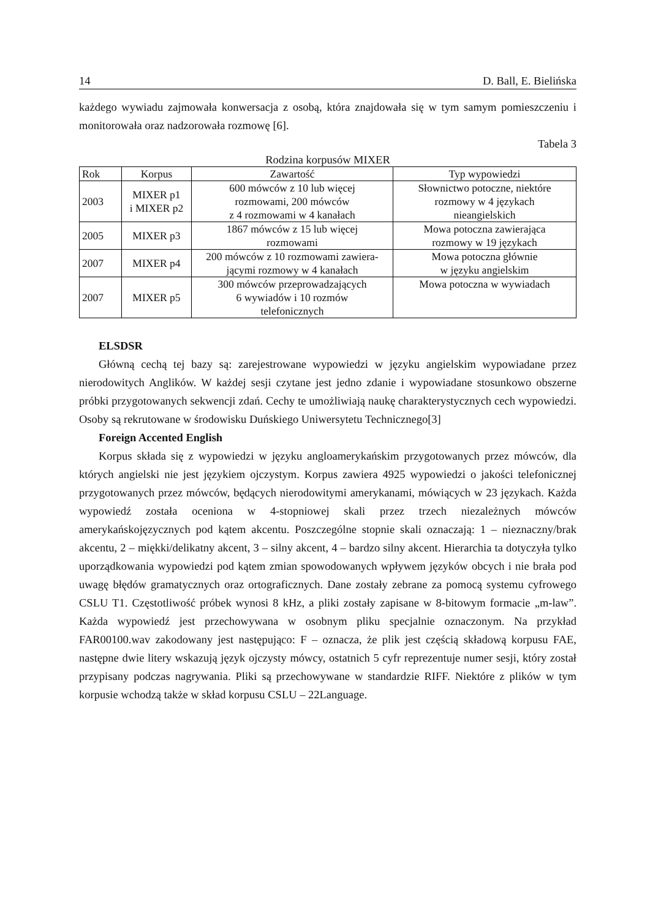14 D. Ball, E. Bielińska
każdego wywiadu zajmowała konwersacja z osobą, która znajdowała się w tym samym pomieszczeniu i monitorowała oraz nadzorowała rozmowę [6].
Tabela 3
Rodzina korpusów MIXER
| Rok | Korpus | Zawartość | Typ wypowiedzi |
| --- | --- | --- | --- |
| 2003 | MIXER p1 i MIXER p2 | 600 mówców z 10 lub więcej rozmowami, 200 mówców z 4 rozmowami w 4 kanałach | Słownictwo potoczne, niektóre rozmowy w 4 językach nieangielskich |
| 2005 | MIXER p3 | 1867 mówców z 15 lub więcej rozmowami | Mowa potoczna zawierająca rozmowy w 19 językach |
| 2007 | MIXER p4 | 200 mówców z 10 rozmowami zawiera- jącymi rozmowy w 4 kanałach | Mowa potoczna głównie w języku angielskim |
| 2007 | MIXER p5 | 300 mówców przeprowadzających 6 wywiadów i 10 rozmów telefonicznych | Mowa potoczna w wywiadach |
ELSDSR
Główną cechą tej bazy są: zarejestrowane wypowiedzi w języku angielskim wypowiadane przez nierodowitych Anglików. W każdej sesji czytane jest jedno zdanie i wypowiadane stosunkowo obszerne próbki przygotowanych sekwencji zdań. Cechy te umożliwiają naukę charakterystycznych cech wypowiedzi. Osoby są rekrutowane w środowisku Duńskiego Uniwersytetu Technicznego[3]
Foreign Accented English
Korpus składa się z wypowiedzi w języku angloamerykańskim przygotowanych przez mówców, dla których angielski nie jest językiem ojczystym. Korpus zawiera 4925 wypowiedzi o jakości telefonicznej przygotowanych przez mówców, będących nierodowitymi amerykanami, mówiących w 23 językach. Każda wypowiedź została oceniona w 4-stopniowej skali przez trzech niezależnych mówców amerykańskojęzycznych pod kątem akcentu. Poszczególne stopnie skali oznaczają: 1 – nieznaczny/brak akcentu, 2 – miękki/delikatny akcent, 3 – silny akcent, 4 – bardzo silny akcent. Hierarchia ta dotyczyła tylko uporządkowania wypowiedzi pod kątem zmian spowodowanych wpływem języków obcych i nie brała pod uwagę błędów gramatycznych oraz ortograficznych. Dane zostały zebrane za pomocą systemu cyfrowego CSLU T1. Częstotliwość próbek wynosi 8 kHz, a pliki zostały zapisane w 8-bitowym formacie „m-law”. Każda wypowiedź jest przechowywana w osobnym pliku specjalnie oznaczonym. Na przykład FAR00100.wav zakodowany jest następująco: F – oznacza, że plik jest częścią składową korpusu FAE, następne dwie litery wskazują język ojczysty mówcy, ostatnich 5 cyfr reprezentuje numer sesji, który został przypisany podczas nagrywania. Pliki są przechowywane w standardzie RIFF. Niektóre z plików w tym korpusie wchodzą także w skład korpusu CSLU – 22Language.